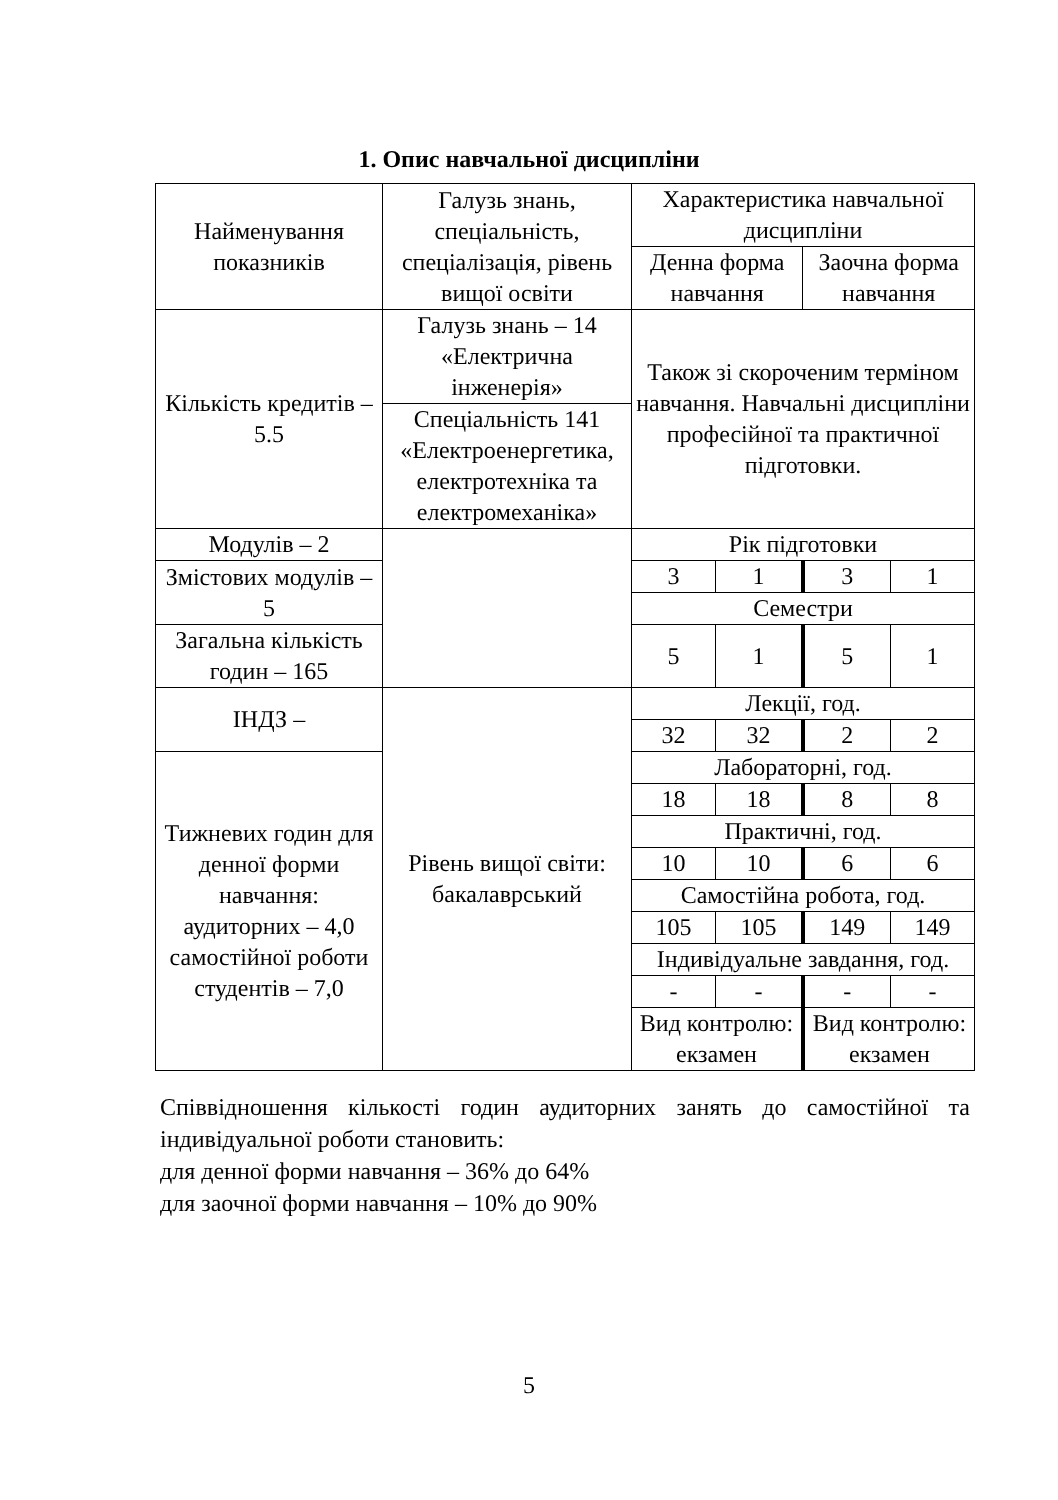1. Опис навчальної дисципліни
| Найменування показників | Галузь знань, спеціальність, спеціалізація, рівень вищої освіти | Характеристика навчальної дисципліни | | | |
| | | Денна форма навчання | | Заочна форма навчання | |
| Кількість кредитів – 5.5 | Галузь знань – 14 «Електрична інженерія» | Також зі скороченим терміном навчання. Навчальні дисципліни професійної та практичної підготовки. | | | |
| | Спеціальність 141 «Електроенергетика, електротехніка та електромеханіка» | | | | |
| Модулів – 2 | | Рік підготовки | | | |
| Змістових модулів – 5 | | 3 | 1 | 3 | 1 |
| | | Семестри | | | |
| Загальна кількість годин – 165 | | 5 | 1 | 5 | 1 |
| ІНДЗ – | Рівень вищої світи: бакалаврський | Лекції, год. | | | |
| | | 32 | 32 | 2 | 2 |
| Тижневих годин для денної форми навчання: аудиторних – 4,0 самостійної роботи студентів – 7,0 | | Лабораторні, год. | | | |
| | | 18 | 18 | 8 | 8 |
| | | Практичні, год. | | | |
| | | 10 | 10 | 6 | 6 |
| | | Самостійна робота, год. | | | |
| | | 105 | 105 | 149 | 149 |
| | | Індивідуальне завдання, год. | | | |
| | | - | - | - | - |
| | | Вид контролю: екзамен | | Вид контролю: екзамен | |
Співвідношення кількості годин аудиторних занять до самостійної та індивідуальної роботи становить:
для денної форми навчання – 36% до 64%
для заочної форми навчання – 10% до 90%
5